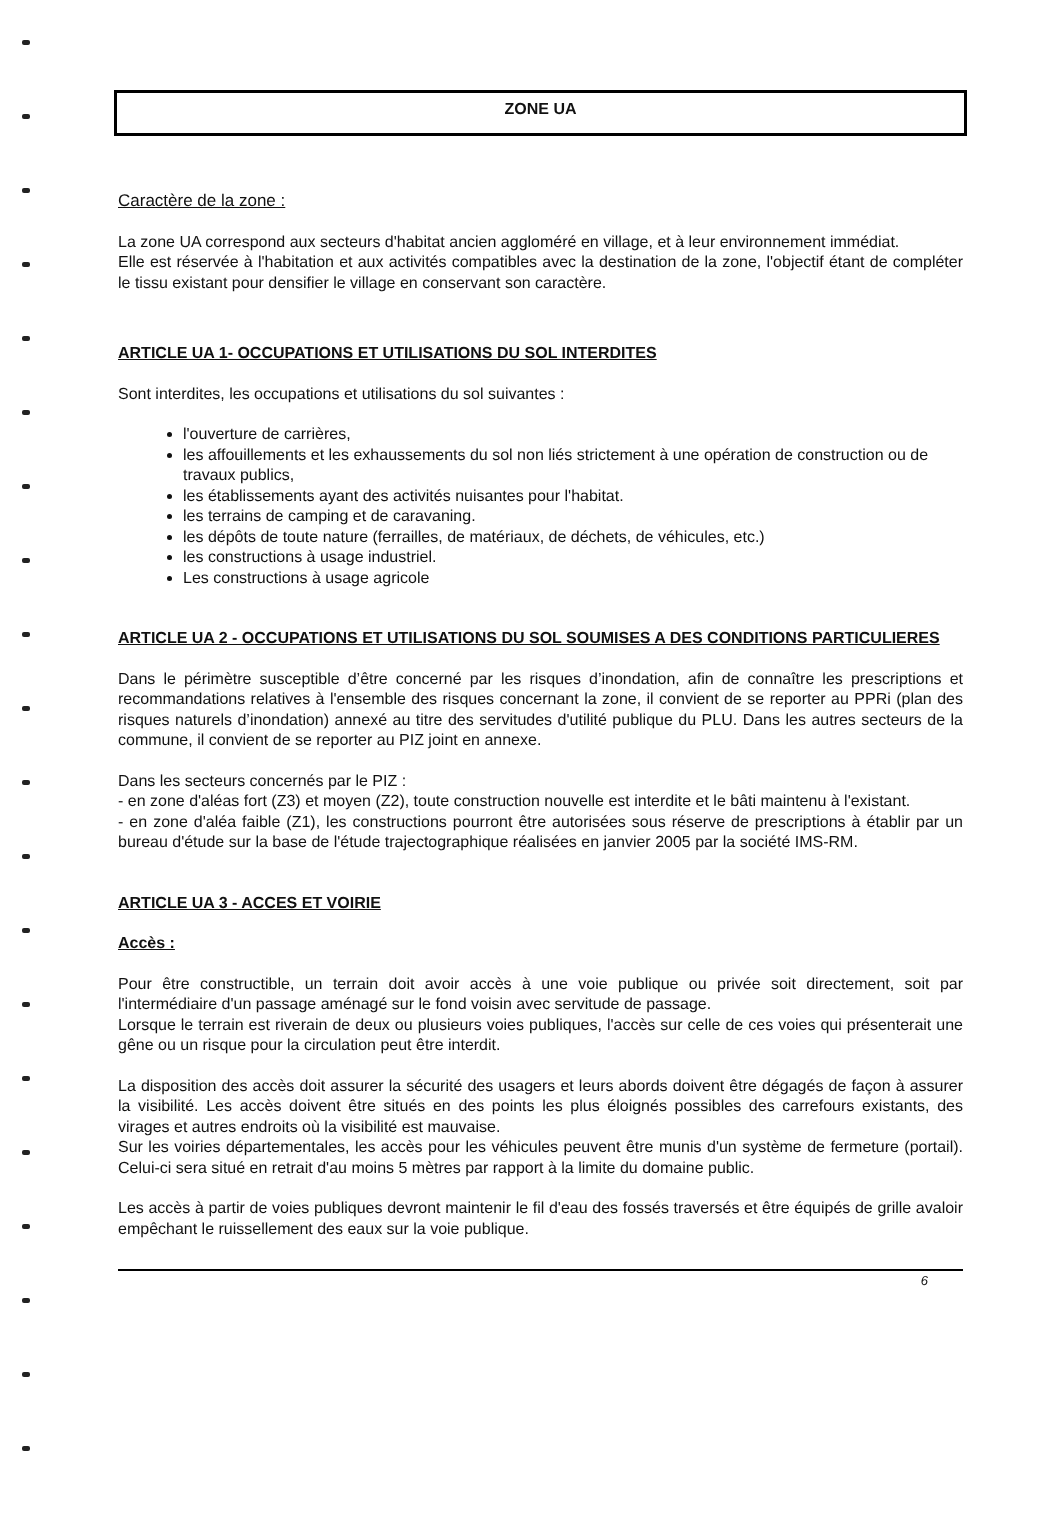ZONE UA
Caractère de la zone :
La zone UA correspond aux secteurs d'habitat ancien aggloméré en village, et à leur environnement immédiat.
Elle est réservée à l'habitation et aux activités compatibles avec la destination de la zone, l'objectif étant de compléter le tissu existant pour densifier le village en conservant son caractère.
ARTICLE UA 1- OCCUPATIONS ET UTILISATIONS DU SOL INTERDITES
Sont interdites, les occupations et utilisations du sol suivantes :
l'ouverture de carrières,
les affouillements et les exhaussements du sol non liés strictement à une opération de construction ou de travaux publics,
les établissements ayant des activités nuisantes pour l'habitat.
les terrains de camping et de caravaning.
les dépôts de toute nature (ferrailles, de matériaux, de déchets, de véhicules, etc.)
les constructions à usage industriel.
Les constructions à usage agricole
ARTICLE UA 2 - OCCUPATIONS ET UTILISATIONS DU SOL SOUMISES A DES CONDITIONS PARTICULIERES
Dans le périmètre susceptible d’être concerné par les risques d’inondation, afin de connaître les prescriptions et recommandations relatives à l'ensemble des risques concernant la zone, il convient de se reporter au PPRi (plan des risques naturels d’inondation) annexé au titre des servitudes d'utilité publique du PLU. Dans les autres secteurs de la commune, il convient de se reporter au PIZ joint en annexe.
Dans les secteurs concernés par le PIZ :
- en zone d'aléas fort (Z3) et moyen (Z2), toute construction nouvelle est interdite et le bâti maintenu à l'existant.
- en zone d'aléa faible (Z1), les constructions pourront être autorisées sous réserve de prescriptions à établir par un bureau d'étude sur la base de l'étude trajectographique réalisées en janvier 2005 par la société IMS-RM.
ARTICLE UA 3 - ACCES ET VOIRIE
Accès :
Pour être constructible, un terrain doit avoir accès à une voie publique ou privée soit directement, soit par l'intermédiaire d'un passage aménagé sur le fond voisin avec servitude de passage.
Lorsque le terrain est riverain de deux ou plusieurs voies publiques, l'accès sur celle de ces voies qui présenterait une gêne ou un risque pour la circulation peut être interdit.
La disposition des accès doit assurer la sécurité des usagers et leurs abords doivent être dégagés de façon à assurer la visibilité. Les accès doivent être situés en des points les plus éloignés possibles des carrefours existants, des virages et autres endroits où la visibilité est mauvaise.
Sur les voiries départementales, les accès pour les véhicules peuvent être munis d'un système de fermeture (portail). Celui-ci sera situé en retrait d'au moins 5 mètres par rapport à la limite du domaine public.
Les accès à partir de voies publiques devront maintenir le fil d'eau des fossés traversés et être équipés de grille avaloir empêchant le ruissellement des eaux sur la voie publique.
6